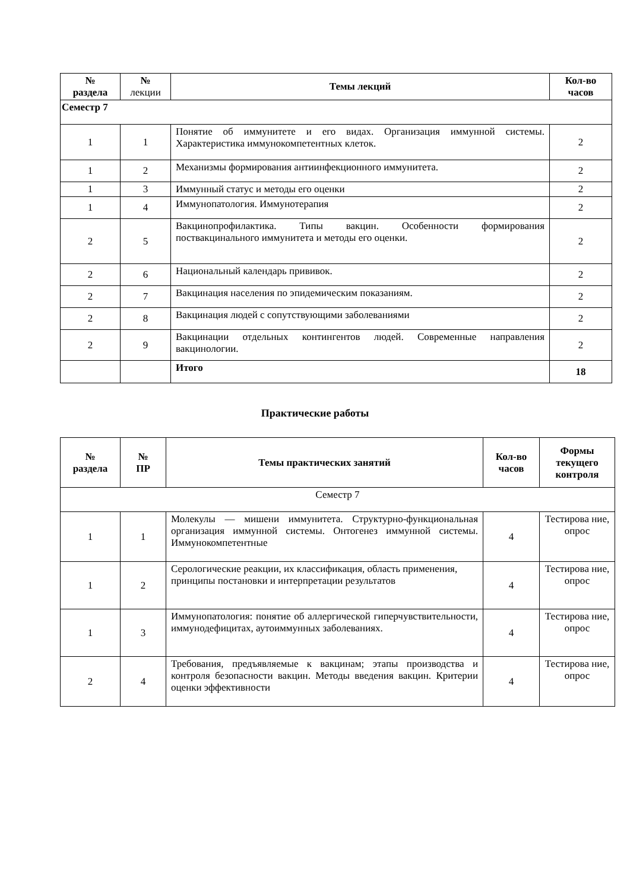| № раздела | № лекции | Темы лекций | Кол-во часов |
| --- | --- | --- | --- |
| Семестр 7 | | | |
| 1 | 1 | Понятие об иммунитете и его видах. Организация иммунной системы. Характеристика иммунокомпетентных клеток. | 2 |
| 1 | 2 | Механизмы формирования антиинфекционного иммунитета. | 2 |
| 1 | 3 | Иммунный статус и методы его оценки | 2 |
| 1 | 4 | Иммунопатология. Иммунотерапия | 2 |
| 2 | 5 | Вакцинопрофилактика. Типы вакцин. Особенности формирования поствакцинального иммунитета и методы его оценки. | 2 |
| 2 | 6 | Национальный календарь прививок. | 2 |
| 2 | 7 | Вакцинация населения по эпидемическим показаниям. | 2 |
| 2 | 8 | Вакцинация людей с сопутствующими заболеваниями | 2 |
| 2 | 9 | Вакцинации отдельных контингентов людей. Современные направления вакцинологии. | 2 |
| | | Итого | 18 |
Практические работы
| № раздела | № ПР | Темы практических занятий | Кол-во часов | Формы текущего контроля |
| --- | --- | --- | --- | --- |
| Семестр 7 | | | | |
| 1 | 1 | Молекулы — мишени иммунитета. Структурно-функциональная организация иммунной системы. Онтогенез иммунной системы. Иммунокомпетентные | 4 | Тестирова ние, опрос |
| 1 | 2 | Серологические реакции, их классификация, область применения, принципы постановки и интерпретации результатов | 4 | Тестирова ние, опрос |
| 1 | 3 | Иммунопатология: понятие об аллергической гиперчувствительности, иммунодефицитах, аутоиммунных заболеваниях. | 4 | Тестирова ние, опрос |
| 2 | 4 | Требования, предъявляемые к вакцинам; этапы производства и контроля безопасности вакцин. Методы введения вакцин. Критерии оценки эффективности | 4 | Тестирова ние, опрос |